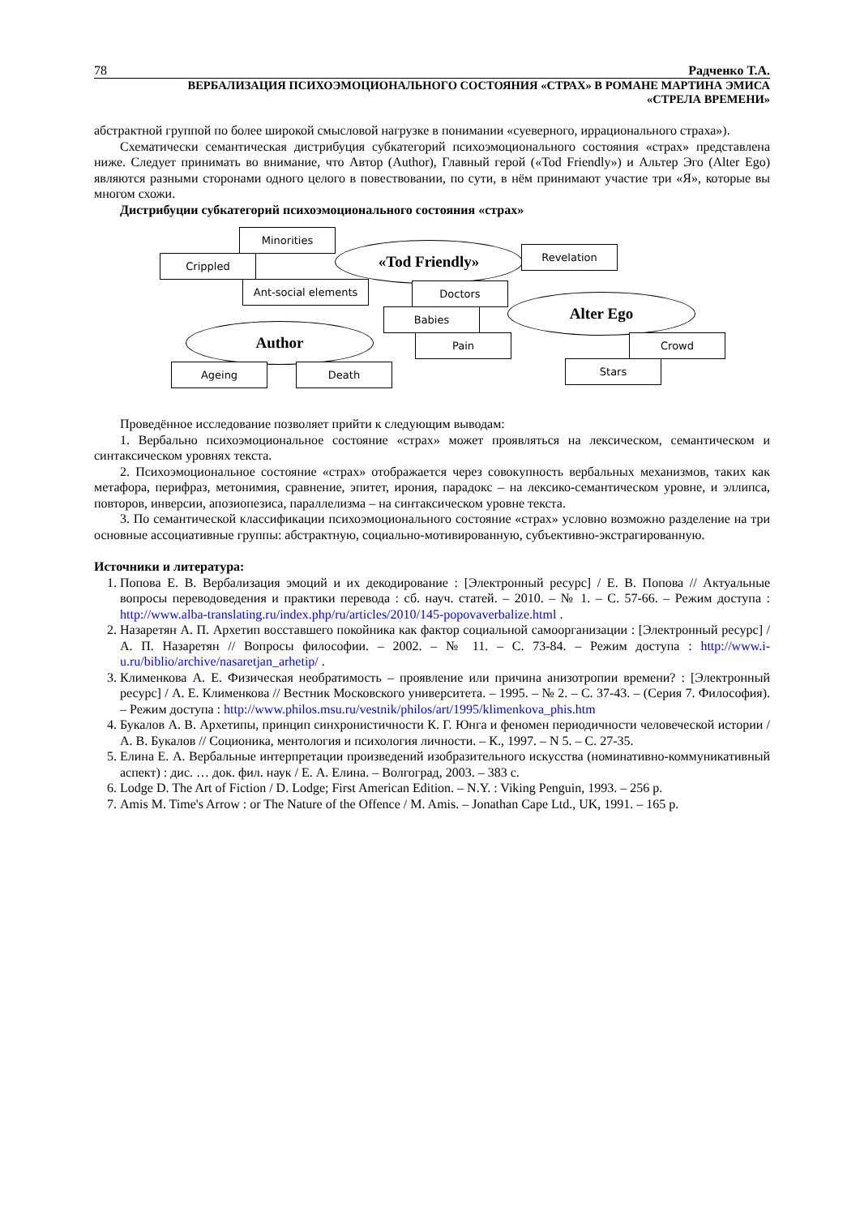78 Радченко Т.А.
ВЕРБАЛИЗАЦИЯ ПСИХОЭМОЦИОНАЛЬНОГО СОСТОЯНИЯ «СТРАХ» В РОМАНЕ МАРТИНА ЭМИСА
«СТРЕЛА ВРЕМЕНИ»
абстрактной группой по более широкой смысловой нагрузке в понимании «суеверного, иррационального страха»).
Схематически семантическая дистрибуция субкатегорий психоэмоционального состояния «страх» представлена ниже. Следует принимать во внимание, что Автор (Author), Главный герой («Tod Friendly») и Альтер Эго (Alter Ego) являются разными сторонами одного целого в повествовании, по сути, в нём принимают участие три «Я», которые вы многом схожи.
Дистрибуции субкатегорий психоэмоционального состояния «страх»
Minorities
Crippled
Ant-social elements
«Tod Friendly» Revelation
Doctors
Babies
Alter Ego
Author Pain Crowd
Ageing Death Stars
Проведённое исследование позволяет прийти к следующим выводам:
1. Вербально психоэмоциональное состояние «страх» может проявляться на лексическом, семантическом и синтаксическом уровнях текста.
2. Психоэмоциональное состояние «страх» отображается через совокупность вербальных механизмов, таких как метафора, перифраз, метонимия, сравнение, эпитет, ирония, парадокс – на лексико-семантическом уровне, и эллипса, повторов, инверсии, апозиопезиса, параллелизма – на синтаксическом уровне текста.
3. По семантической классификации психоэмоционального состояние «страх» условно возможно разделение на три основные ассоциативные группы: абстрактную, социально-мотивированную, субъективно-экстрагированную.
Источники и литература:
1. Попова Е. В. Вербализация эмоций и их декодирование : [Электронный ресурс] / Е. В. Попова // Актуальные вопросы переводоведения и практики перевода : сб. науч. статей. – 2010. – № 1. – С. 57-66. – Режим доступа : http://www.alba-translating.ru/index.php/ru/articles/2010/145-popovaverbalize.html .
2. Назаретян А. П. Архетип восставшего покойника как фактор социальной самоорганизации : [Электронный ресурс] / А. П. Назаретян // Вопросы философии. – 2002. – № 11. – С. 73-84. – Режим доступа : http://www.i-u.ru/biblio/archive/nasaretjan_arhetip/ .
3. Клименкова А. Е. Физическая необратимость – проявление или причина анизотропии времени? : [Электронный ресурс] / А. Е. Клименкова // Вестник Московского университета. – 1995. – № 2. – С. 37-43. – (Серия 7. Философия). – Режим доступа : http://www.philos.msu.ru/vestnik/philos/art/1995/klimenkova_phis.htm
4. Букалов А. В. Архетипы, принцип синхронистичности К. Г. Юнга и феномен периодичности человеческой истории / А. В. Букалов // Соционика, ментология и психология личности. – К., 1997. – N 5. – С. 27-35.
5. Елина Е. А. Вербальные интерпретации произведений изобразительного искусства (номинативно-коммуникативный аспект) : дис. … док. фил. наук / Е. А. Елина. – Волгоград, 2003. – 383 с.
6. Lodge D. The Art of Fiction / D. Lodge; First American Edition. – N.Y. : Viking Penguin, 1993. – 256 p.
7. Amis M. Time's Arrow : or The Nature of the Offence / M. Amis. – Jonathan Cape Ltd., UK, 1991. – 165 p.